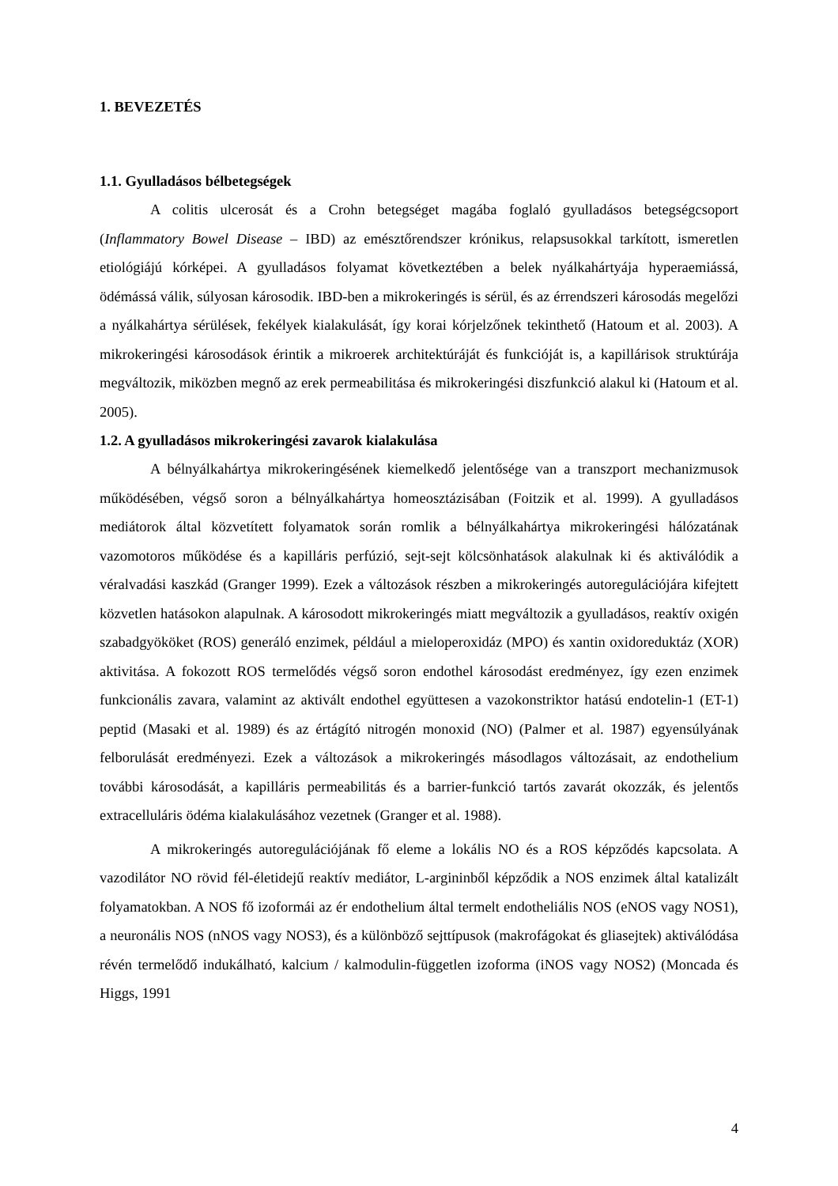1. BEVEZETÉS
1.1. Gyulladásos bélbetegségek
A colitis ulcerosát és a Crohn betegséget magába foglaló gyulladásos betegségcsoport (Inflammatory Bowel Disease – IBD) az emésztőrendszer krónikus, relapsusokkal tarkított, ismeretlen etiológiájú kórképei. A gyulladásos folyamat következtében a belek nyálkahártyája hyperaemiássá, ödémássá válik, súlyosan károsodik. IBD-ben a mikrokeringés is sérül, és az érrendszeri károsodás megelőzi a nyálkahártya sérülések, fekélyek kialakulását, így korai kórjelzőnek tekinthető (Hatoum et al. 2003). A mikrokeringési károsodások érintik a mikroerek architektúráját és funkcióját is, a kapillárisok struktúrája megváltozik, miközben megnő az erek permeabilitása és mikrokeringési diszfunkció alakul ki (Hatoum et al. 2005).
1.2. A gyulladásos mikrokeringési zavarok kialakulása
A bélnyálkahártya mikrokeringésének kiemelkedő jelentősége van a transzport mechanizmusok működésében, végső soron a bélnyálkahártya homeosztázisában (Foitzik et al. 1999). A gyulladásos mediátorok által közvetített folyamatok során romlik a bélnyálkahártya mikrokeringési hálózatának vazomotoros működése és a kapilláris perfúzió, sejt-sejt kölcsönhatások alakulnak ki és aktiválódik a véralvadási kaszkád (Granger 1999). Ezek a változások részben a mikrokeringés autoregulációjára kifejtett közvetlen hatásokon alapulnak. A károsodott mikrokeringés miatt megváltozik a gyulladásos, reaktív oxigén szabadgyököket (ROS) generáló enzimek, például a mieloperoxidáz (MPO) és xantin oxidoreduktáz (XOR) aktivitása. A fokozott ROS termelődés végső soron endothel károsodást eredményez, így ezen enzimek funkcionális zavara, valamint az aktivált endothel együttesen a vazokonstriktor hatású endotelin-1 (ET-1) peptid (Masaki et al. 1989) és az értágító nitrogén monoxid (NO) (Palmer et al. 1987) egyensúlyának felborulását eredményezi. Ezek a változások a mikrokeringés másodlagos változásait, az endothelium további károsodását, a kapilláris permeabilitás és a barrier-funkció tartós zavarát okozzák, és jelentős extracelluláris ödéma kialakulásához vezetnek (Granger et al. 1988).
A mikrokeringés autoregulációjának fő eleme a lokális NO és a ROS képződés kapcsolata. A vazodilátor NO rövid fél-életidejű reaktív mediátor, L-argininből képződik a NOS enzimek által katalizált folyamatokban. A NOS fő izoformái az ér endothelium által termelt endotheliális NOS (eNOS vagy NOS1), a neuronális NOS (nNOS vagy NOS3), és a különböző sejttípusok (makrofágokat és gliasejtek) aktiválódása révén termelődő indukálható, kalcium / kalmodulin-független izoforma (iNOS vagy NOS2) (Moncada és Higgs, 1991
4